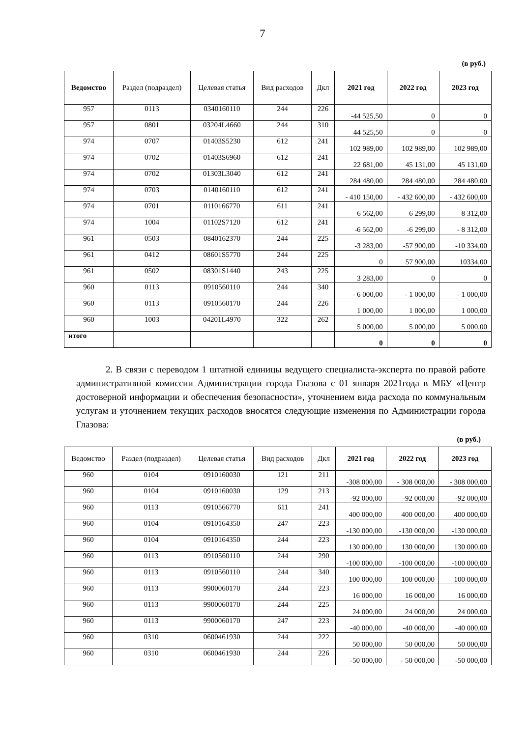7
(в руб.)
| Ведомство | Раздел (подраздел) | Целевая статья | Вид расходов | Дкл | 2021 год | 2022 год | 2023 год |
| --- | --- | --- | --- | --- | --- | --- | --- |
| 957 | 0113 | 0340160110 | 244 | 226 | -44 525,50 | 0 | 0 |
| 957 | 0801 | 03204L4660 | 244 | 310 | 44 525,50 | 0 | 0 |
| 974 | 0707 | 01403S5230 | 612 | 241 | 102 989,00 | 102 989,00 | 102 989,00 |
| 974 | 0702 | 01403S6960 | 612 | 241 | 22 681,00 | 45 131,00 | 45 131,00 |
| 974 | 0702 | 01303L3040 | 612 | 241 | 284 480,00 | 284 480,00 | 284 480,00 |
| 974 | 0703 | 0140160110 | 612 | 241 | - 410 150,00 | - 432 600,00 | - 432 600,00 |
| 974 | 0701 | 0110166770 | 611 | 241 | 6 562,00 | 6 299,00 | 8 312,00 |
| 974 | 1004 | 01102S7120 | 612 | 241 | -6 562,00 | -6 299,00 | - 8 312,00 |
| 961 | 0503 | 0840162370 | 244 | 225 | -3 283,00 | -57 900,00 | -10 334,00 |
| 961 | 0412 | 08601S5770 | 244 | 225 | 0 | 57 900,00 | 10334,00 |
| 961 | 0502 | 08301S1440 | 243 | 225 | 3 283,00 | 0 | 0 |
| 960 | 0113 | 0910560110 | 244 | 340 | - 6 000,00 | - 1 000,00 | - 1 000,00 |
| 960 | 0113 | 0910560170 | 244 | 226 | 1 000,00 | 1 000,00 | 1 000,00 |
| 960 | 1003 | 04201L4970 | 322 | 262 | 5 000,00 | 5 000,00 | 5 000,00 |
| итого | | | | | 0 | 0 | 0 |
2. В связи с переводом 1 штатной единицы ведущего специалиста-эксперта по правой работе административной комиссии Администрации города Глазова с 01 января 2021года в МБУ «Центр достоверной информации и обеспечения безопасности», уточнением вида расхода по коммунальным услугам и уточнением текущих расходов вносятся следующие изменения по Администрации города Глазова:
(в руб.)
| Ведомство | Раздел (подраздел) | Целевая статья | Вид расходов | Дкл | 2021 год | 2022 год | 2023 год |
| --- | --- | --- | --- | --- | --- | --- | --- |
| 960 | 0104 | 0910160030 | 121 | 211 | -308 000,00 | - 308 000,00 | - 308 000,00 |
| 960 | 0104 | 0910160030 | 129 | 213 | -92 000,00 | -92 000,00 | -92 000,00 |
| 960 | 0113 | 0910566770 | 611 | 241 | 400 000,00 | 400 000,00 | 400 000,00 |
| 960 | 0104 | 0910164350 | 247 | 223 | -130 000,00 | -130 000,00 | -130 000,00 |
| 960 | 0104 | 0910164350 | 244 | 223 | 130 000,00 | 130 000,00 | 130 000,00 |
| 960 | 0113 | 0910560110 | 244 | 290 | -100 000,00 | -100 000,00 | -100 000,00 |
| 960 | 0113 | 0910560110 | 244 | 340 | 100 000,00 | 100 000,00 | 100 000,00 |
| 960 | 0113 | 9900060170 | 244 | 223 | 16 000,00 | 16 000,00 | 16 000,00 |
| 960 | 0113 | 9900060170 | 244 | 225 | 24 000,00 | 24 000,00 | 24 000,00 |
| 960 | 0113 | 9900060170 | 247 | 223 | -40 000,00 | -40 000,00 | -40 000,00 |
| 960 | 0310 | 0600461930 | 244 | 222 | 50 000,00 | 50 000,00 | 50 000,00 |
| 960 | 0310 | 0600461930 | 244 | 226 | -50 000,00 | - 50 000,00 | -50 000,00 |